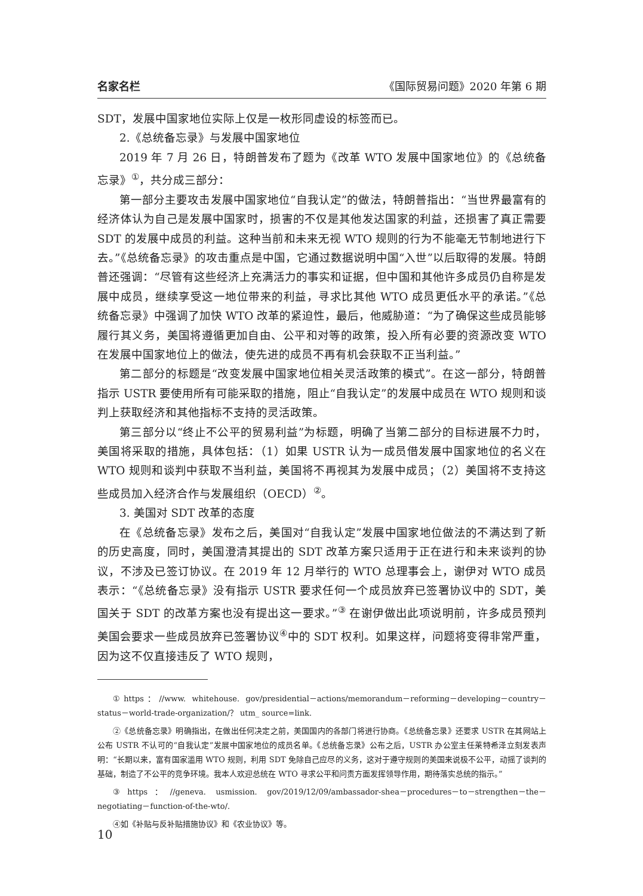名家名栏 《国际贸易问题》2020 年第 6 期
SDT，发展中国家地位实际上仅是一枚形同虚设的标签而已。
2.《总统备忘录》与发展中国家地位
2019 年 7 月 26 日，特朗普发布了题为《改革 WTO 发展中国家地位》的《总统备忘录》<sup>①</sup>，共分成三部分：
第一部分主要攻击发展中国家地位“自我认定”的做法，特朗普指出：“当世界最富有的经济体认为自己是发展中国家时，损害的不仅是其他发达国家的利益，还损害了真正需要 SDT 的发展中成员的利益。这种当前和未来无视 WTO 规则的行为不能毫无节制地进行下去。”《总统备忘录》的攻击重点是中国，它通过数据说明中国“入世”以后取得的发展。特朗普还强调：“尽管有这些经济上充满活力的事实和证据，但中国和其他许多成员仍自称是发展中成员，继续享受这一地位带来的利益，寻求比其他 WTO 成员更低水平的承诺。”《总统备忘录》中强调了加快 WTO 改革的紧迫性，最后，他威胁道：“为了确保这些成员能够履行其义务，美国将遵循更加自由、公平和对等的政策，投入所有必要的资源改变 WTO 在发展中国家地位上的做法，使先进的成员不再有机会获取不正当利益。”
第二部分的标题是“改变发展中国家地位相关灵活政策的模式”。在这一部分，特朗普指示 USTR 要使用所有可能采取的措施，阻止“自我认定”的发展中成员在 WTO 规则和谈判上获取经济和其他指标不支持的灵活政策。
第三部分以“终止不公平的贸易利益”为标题，明确了当第二部分的目标进展不力时，美国将采取的措施，具体包括：（1）如果 USTR 认为一成员借发展中国家地位的名义在 WTO 规则和谈判中获取不当利益，美国将不再视其为发展中成员；（2）美国将不支持这些成员加入经济合作与发展组织（OECD）<sup>②</sup>。
3. 美国对 SDT 改革的态度
在《总统备忘录》发布之后，美国对“自我认定”发展中国家地位做法的不满达到了新的历史高度，同时，美国澄清其提出的 SDT 改革方案只适用于正在进行和未来谈判的协议，不涉及已签订协议。在 2019 年 12 月举行的 WTO 总理事会上，谢伊对 WTO 成员表示：“《总统备忘录》没有指示 USTR 要求任何一个成员放弃已签署协议中的 SDT，美国关于 SDT 的改革方案也没有提出这一要求。”<sup>③</sup> 在谢伊做出此项说明前，许多成员预判美国会要求一些成员放弃已签署协议<sup>④</sup>中的 SDT 权利。如果这样，问题将变得非常严重，因为这不仅直接违反了 WTO 规则，
①https：//www. whitehouse. gov/presidential－actions/memorandum－reforming－developing－country－status－world-trade-organization/？ utm_ source=link.
②《总统备忘录》明确指出，在做出任何决定之前，美国国内的各部门将进行协商。《总统备忘录》还要求 USTR 在其网站上公布 USTR 不认可的“自我认定”发展中国家地位的成员名单。《总统备忘录》公布之后，USTR 办公室主任莱特希泽立刻发表声明：“长期以来，富有国家滥用 WTO 规则，利用 SDT 免除自己应尽的义务，这对于遵守规则的美国来说极不公平，动摇了谈判的基础，制造了不公平的竞争环境。我本人欢迎总统在 WTO 寻求公平和问责方面发挥领导作用，期待落实总统的指示。”
③https：//geneva. usmission. gov/2019/12/09/ambassador-shea－procedures－to－strengthen－the－negotiating－function-of-the-wto/.
④如《补贴与反补贴措施协议》和《农业协议》等。
10